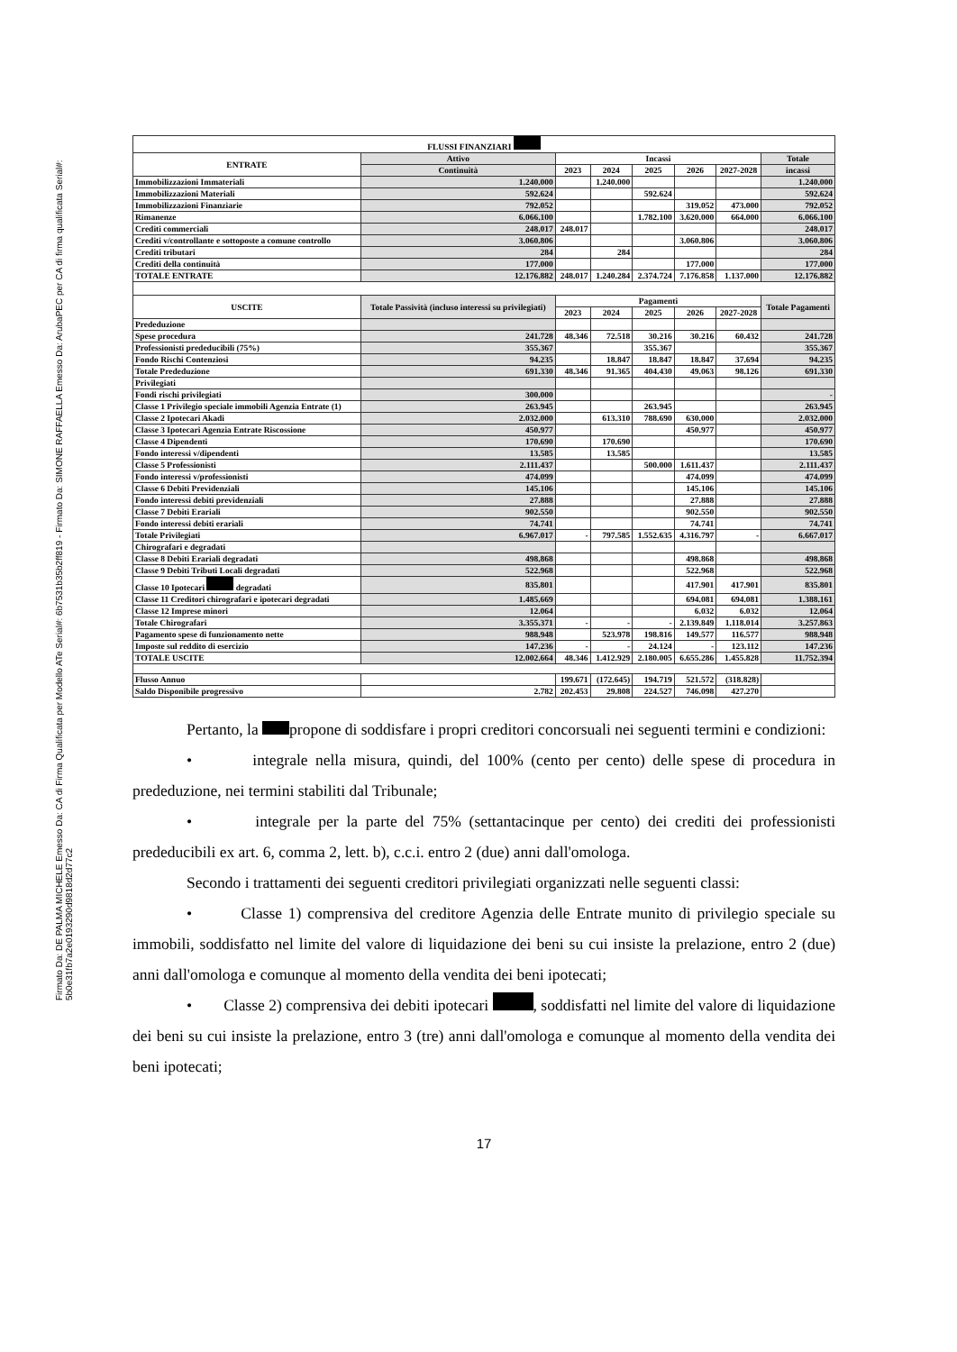Firmato Da: DE PALMA MICHELE Emesso Da: CA di Firma Qualificata per Modello ATe Serial#: 6b7531b35b2ff819 - Firmato Da: SIMONE RAFFAELLA Emesso Da: ArubaPEC per CA di firma qualificata Serial#: 5b0e31fb7a2e0193290d9818d2d77c2
| FLUSSI FINANZIARI | | | | | | | |
| --- | --- | --- | --- | --- | --- | --- | --- |
| ENTRATE | Attivo | Incassi | | | | | Totale |
| | Continuità | 2023 | 2024 | 2025 | 2026 | 2027-2028 | incassi |
| Immobilizzazioni Immateriali | 1.240.000 | | 1.240.000 | | | | 1.240.000 |
| Immobilizzazioni Materiali | 592.624 | | | 592.624 | | | 592.624 |
| Immobilizzazioni Finanziarie | 792.052 | | | | 319.052 | 473.000 | 792.052 |
| Rimanenze | 6.066.100 | | | 1.782.100 | 3.620.000 | 664.000 | 6.066.100 |
| Crediti commerciali | 248.017 | 248.017 | | | | | 248.017 |
| Crediti v/controllante e sottoposte a comune controllo | 3.060.806 | | | | 3.060.806 | | 3.060.806 |
| Crediti tributari | 284 | | 284 | | | | 284 |
| Crediti della continuità | 177.000 | | | | 177.000 | | 177.000 |
| TOTALE ENTRATE | 12.176.882 | 248.017 | 1.240.284 | 2.374.724 | 7.176.858 | 1.137.000 | 12.176.882 |
| USCITE | Totale Passività (incluso interessi su privilegiati) | Pagamenti | | | | | Totale Pagamenti |
| | | 2023 | 2024 | 2025 | 2026 | 2027-2028 | |
| Prededuzione | | | | | | | |
| Spese procedura | 241.728 | 48.346 | 72.518 | 30.216 | 30.216 | 60.432 | 241.728 |
| Professionisti prededucibili (75%) | 355.367 | | | 355.367 | | | 355.367 |
| Fondo Rischi Contenziosi | 94.235 | | 18.847 | 18.847 | 18.847 | 37.694 | 94.235 |
| Totale Prededuzione | 691.330 | 48.346 | 91.365 | 404.430 | 49.063 | 98.126 | 691.330 |
| Privilegiati | | | | | | | |
| Fondi rischi privilegiati | 300.000 | | | | | | - |
| Classe 1 Privilegio speciale immobili Agenzia Entrate (1) | 263.945 | | | 263.945 | | | 263.945 |
| Classe 2 Ipotecari Akadi | 2.032.000 | | 613.310 | 788.690 | 630.000 | | 2.032.000 |
| Classe 3 Ipotecari Agenzia Entrate Riscossione | 450.977 | | | | 450.977 | | 450.977 |
| Classe 4 Dipendenti | 170.690 | | 170.690 | | | | 170.690 |
| Fondo interessi v/dipendenti | 13.585 | | 13.585 | | | | 13.585 |
| Classe 5 Professionisti | 2.111.437 | | | 500.000 | 1.611.437 | | 2.111.437 |
| Fondo interessi v/professionisti | 474.099 | | | | 474.099 | | 474.099 |
| Classe 6 Debiti Previdenziali | 145.106 | | | | 145.106 | | 145.106 |
| Fondo interessi debiti previdenziali | 27.888 | | | | 27.888 | | 27.888 |
| Classe 7 Debiti Erariali | 902.550 | | | | 902.550 | | 902.550 |
| Fondo interessi debiti erariali | 74.741 | | | | 74.741 | | 74.741 |
| Totale Privilegiati | 6.967.017 | - | 797.585 | 1.552.635 | 4.316.797 | - | 6.667.017 |
| Chirografari e degradati | | | | | | | |
| Classe 8 Debiti Erariali degradati | 498.868 | | | | 498.868 | | 498.868 |
| Classe 9 Debiti Tributi Locali degradati | 522.968 | | | | 522.968 | | 522.968 |
| Classe 10 Ipotecari degradati | 835.801 | | | | 417.901 | 417.901 | 835.801 |
| Classe 11 Creditori chirografari e ipotecari degradati | 1.485.669 | | | | 694.081 | 694.081 | 1.388.161 |
| Classe 12 Imprese minori | 12.064 | | | | 6.032 | 6.032 | 12.064 |
| Totale Chirografari | 3.355.371 | - | - | - | 2.139.849 | 1.118.014 | 3.257.863 |
| Pagamento spese di funzionamento nette | 988.948 | | 523.978 | 198.816 | 149.577 | 116.577 | 988.948 |
| Imposte sul reddito di esercizio | 147.236 | - | - | 24.124 | - | 123.112 | 147.236 |
| TOTALE USCITE | 12.002.664 | 48.346 | 1.412.929 | 2.180.005 | 6.655.286 | 1.455.828 | 11.752.394 |
| Flusso Annuo | | 199.671 | (172.645) | 194.719 | 521.572 | (318.828) | |
| Saldo Disponibile progressivo | 2.782 | 202.453 | 29.808 | 224.527 | 746.098 | 427.270 | |
Pertanto, la propone di soddisfare i propri creditori concorsuali nei seguenti termini e condizioni:
• integrale nella misura, quindi, del 100% (cento per cento) delle spese di procedura in prededuzione, nei termini stabiliti dal Tribunale;
• integrale per la parte del 75% (settantacinque per cento) dei crediti dei professionisti prededucibili ex art. 6, comma 2, lett. b), c.c.i. entro 2 (due) anni dall'omologa.
Secondo i trattamenti dei seguenti creditori privilegiati organizzati nelle seguenti classi:
• Classe 1) comprensiva del creditore Agenzia delle Entrate munito di privilegio speciale su immobili, soddisfatto nel limite del valore di liquidazione dei beni su cui insiste la prelazione, entro 2 (due) anni dall'omologa e comunque al momento della vendita dei beni ipotecati;
• Classe 2) comprensiva dei debiti ipotecari , soddisfatti nel limite del valore di liquidazione dei beni su cui insiste la prelazione, entro 3 (tre) anni dall'omologa e comunque al momento della vendita dei beni ipotecati;
17